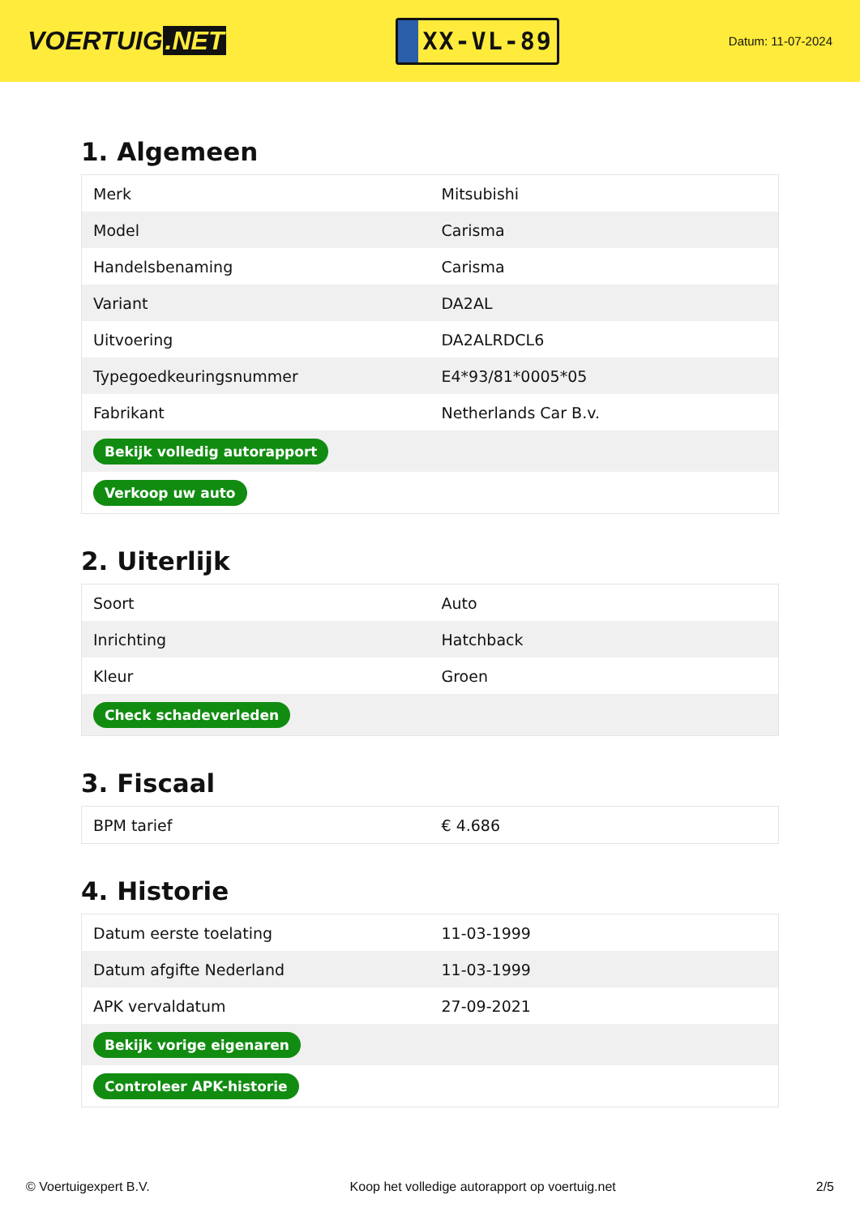VOERTUIG.NET
XX-VL-89
Datum: 11-07-2024
1. Algemeen
| Merk | Mitsubishi |
| Model | Carisma |
| Handelsbenaming | Carisma |
| Variant | DA2AL |
| Uitvoering | DA2ALRDCL6 |
| Typegoedkeuringsnummer | E4*93/81*0005*05 |
| Fabrikant | Netherlands Car B.v. |
| Bekijk volledig autorapport | |
| Verkoop uw auto | |
2. Uiterlijk
| Soort | Auto |
| Inrichting | Hatchback |
| Kleur | Groen |
| Check schadeverleden | |
3. Fiscaal
| BPM tarief | € 4.686 |
4. Historie
| Datum eerste toelating | 11-03-1999 |
| Datum afgifte Nederland | 11-03-1999 |
| APK vervaldatum | 27-09-2021 |
| Bekijk vorige eigenaren | |
| Controleer APK-historie | |
© Voertuigexpert B.V. Koop het volledige autorapport op voertuig.net 2/5